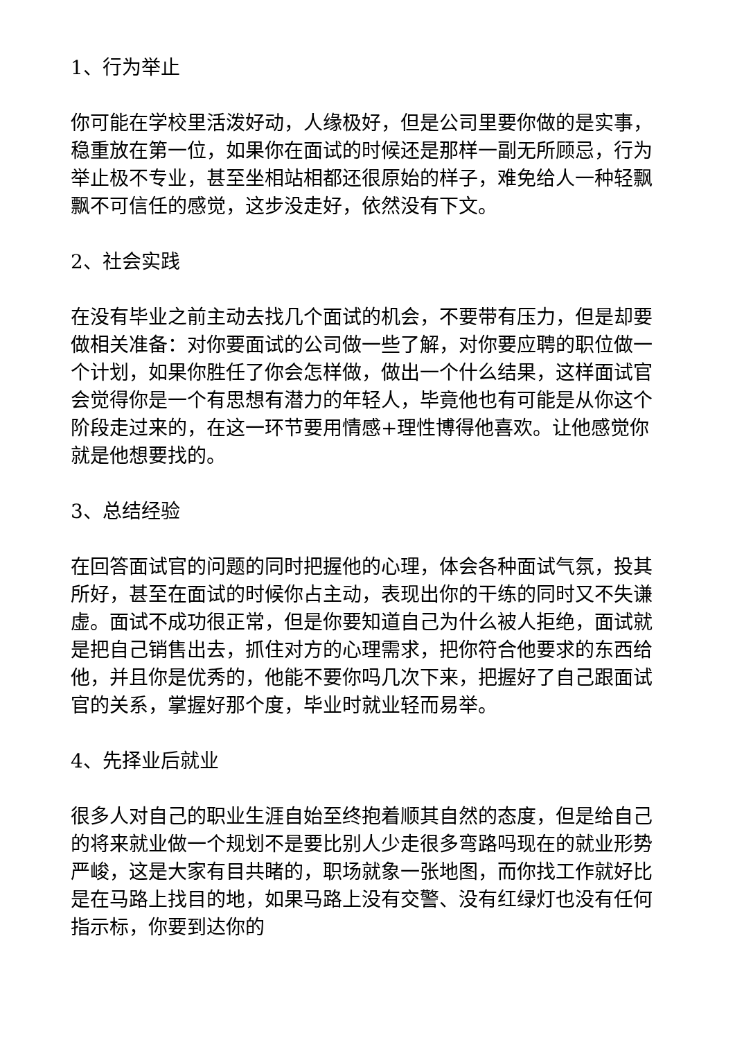1、行为举止
你可能在学校里活泼好动，人缘极好，但是公司里要你做的是实事，稳重放在第一位，如果你在面试的时候还是那样一副无所顾忌，行为举止极不专业，甚至坐相站相都还很原始的样子，难免给人一种轻飘飘不可信任的感觉，这步没走好，依然没有下文。
2、社会实践
在没有毕业之前主动去找几个面试的机会，不要带有压力，但是却要做相关准备：对你要面试的公司做一些了解，对你要应聘的职位做一个计划，如果你胜任了你会怎样做，做出一个什么结果，这样面试官会觉得你是一个有思想有潜力的年轻人，毕竟他也有可能是从你这个阶段走过来的，在这一环节要用情感+理性博得他喜欢。让他感觉你就是他想要找的。
3、总结经验
在回答面试官的问题的同时把握他的心理，体会各种面试气氛，投其所好，甚至在面试的时候你占主动，表现出你的干练的同时又不失谦虚。面试不成功很正常，但是你要知道自己为什么被人拒绝，面试就是把自己销售出去，抓住对方的心理需求，把你符合他要求的东西给他，并且你是优秀的，他能不要你吗几次下来，把握好了自己跟面试官的关系，掌握好那个度，毕业时就业轻而易举。
4、先择业后就业
很多人对自己的职业生涯自始至终抱着顺其自然的态度，但是给自己的将来就业做一个规划不是要比别人少走很多弯路吗现在的就业形势严峻，这是大家有目共睹的，职场就象一张地图，而你找工作就好比是在马路上找目的地，如果马路上没有交警、没有红绿灯也没有任何指示标，你要到达你的